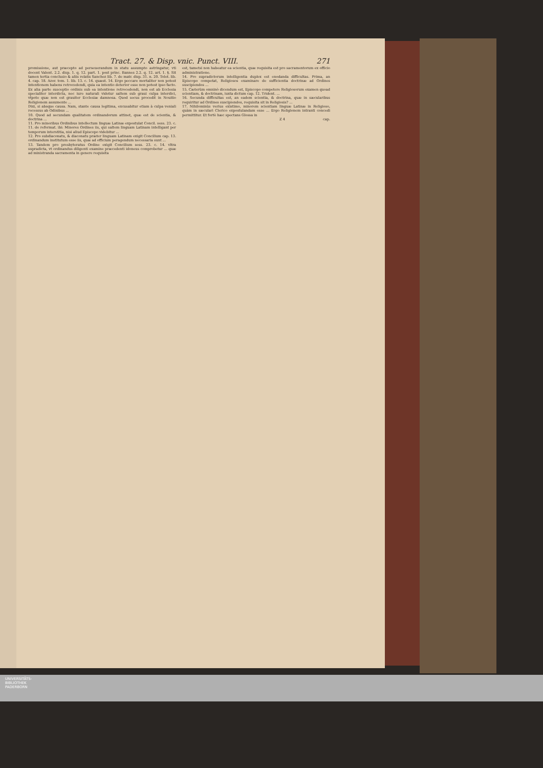Tract. 27. & Disp. vnic. Punct. VIII. 271
promissione, aut præcepto ad perseuerandum in statu assumpto astringatur, vti docent Valent. 2.2. disp. 1. q. 12. part. 1. post princ. Bannes 2.2. q. 12. art. 1. §. Sit tamen tertia conclusio & aliis relatis Sanchez lib. 7. de matr. disp. 31. n. 20. Tolet. lib. 4. cap. 18. Azor. tom. 1. lib. 13. c. 14. quæst. 14. Ergo peccare mortaliter non potest intentionem habens retrocedendi, quia ea intentio deterior esse non potest ipso facto. Ex alia parte susceptio ordinis sub ea intentione retrocedendi, non est ab Ecclesia specialiter interdicta, nec iure naturali videtur saltem sub graui culpa interdici, vtpote quæ non est grauiter Ecclesiæ damnosa. Quod secus procedit in Nouitio Religionem assumente ...
Dixi, si absque causa. Nam, stante causa legitima, excusabitur etiam à culpa veniali recessus ab Odinibus ...
10. Quod ad secundam qualitatem ordinandorum attinet, quæ est de scientia, & doctrina ...
11. Pro minoribus Ordinibus intellectum linguæ Latinæ expostulat Concil. sess. 23. c. 11. de reformat. ibi: Minores Ordines iis, qui saltem linguam Latinam intelligant per temporum interstitia, nisi aliud Episcopo videbitur ...
12. Pro subdiaconatu, & diaconatu præter linguam Latinam exigit Concilium cap. 13. ordinandum institutum esse iis, quæ ad officium peragendum necessaria sunt ...
13. Tandem pro presbyteratus Ordine exigit Concilium sess. 23. c. 14. vltra supradicta, vt ordinandus diligenti examine præcedenti idoneus comprobetur ... quæ ad ministranda sacramenta in genere requisita
est, tametsi non habeatur ea scientia, quæ requisita est pro sacramentorum ex officio administratione.
14. Pro supradictorum intelligentia duplex est enodanda difficultas. Prima, an Episcopo competat, Religiosos examinare de sufficientia doctrinæ ad Ordines suscipiendos ...
15. Cæterùm omninò dicendum est, Episcopo competere Religiosorum examen quoad scientiam, & doctrinam, iuxta dictum cap. 12. Trident. ...
16. Secunda difficultas est, an eadem scientia, & doctrina, quæ in sæcularibus requiritur ad Ordines suscipiendos, requisita sit in Religiosis? ...
17. Nihilominùs verius existimo, minorem scientiam linguæ Latinæ in Religioso, quàm in sæculari Clerico expostulandam esse ... Ergo Religionem intranti concedi permittitur. Et fortè hæc spectans Glossa in
Z 4 cap.
UNIVERSITÄTS-
BIBLIOTHEK
PADERBORN